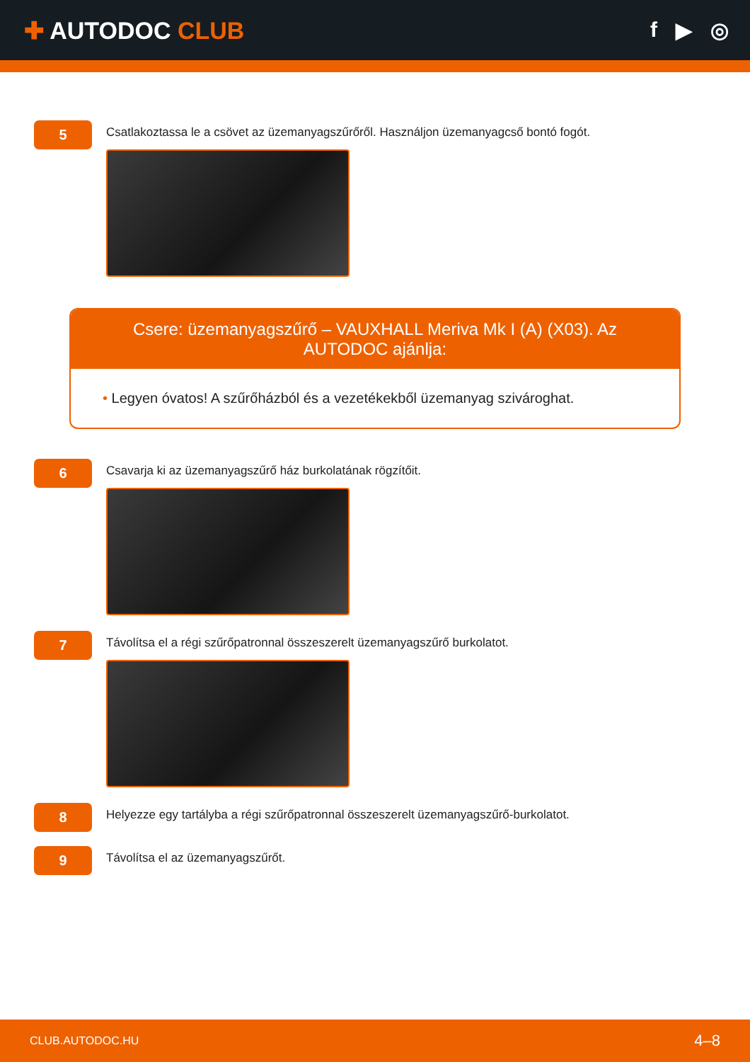✚ AUTODOC CLUB f ▶ ◎
5
Csatlakoztassa le a csövet az üzemanyagszűrőről. Használjon üzemanyagcső bontó fogót.
Csere: üzemanyagszűrő – VAUXHALL Meriva Mk I (A) (X03). Az AUTODOC ajánlja:
• Legyen óvatos! A szűrőházból és a vezetékekből üzemanyag szivároghat.
6
Csavarja ki az üzemanyagszűrő ház burkolatának rögzítőit.
7
Távolítsa el a régi szűrőpatronnal összeszerelt üzemanyagszűrő burkolatot.
8
Helyezze egy tartályba a régi szűrőpatronnal összeszerelt üzemanyagszűrő-burkolatot.
9
Távolítsa el az üzemanyagszűrőt.
CLUB.AUTODOC.HU 4–8